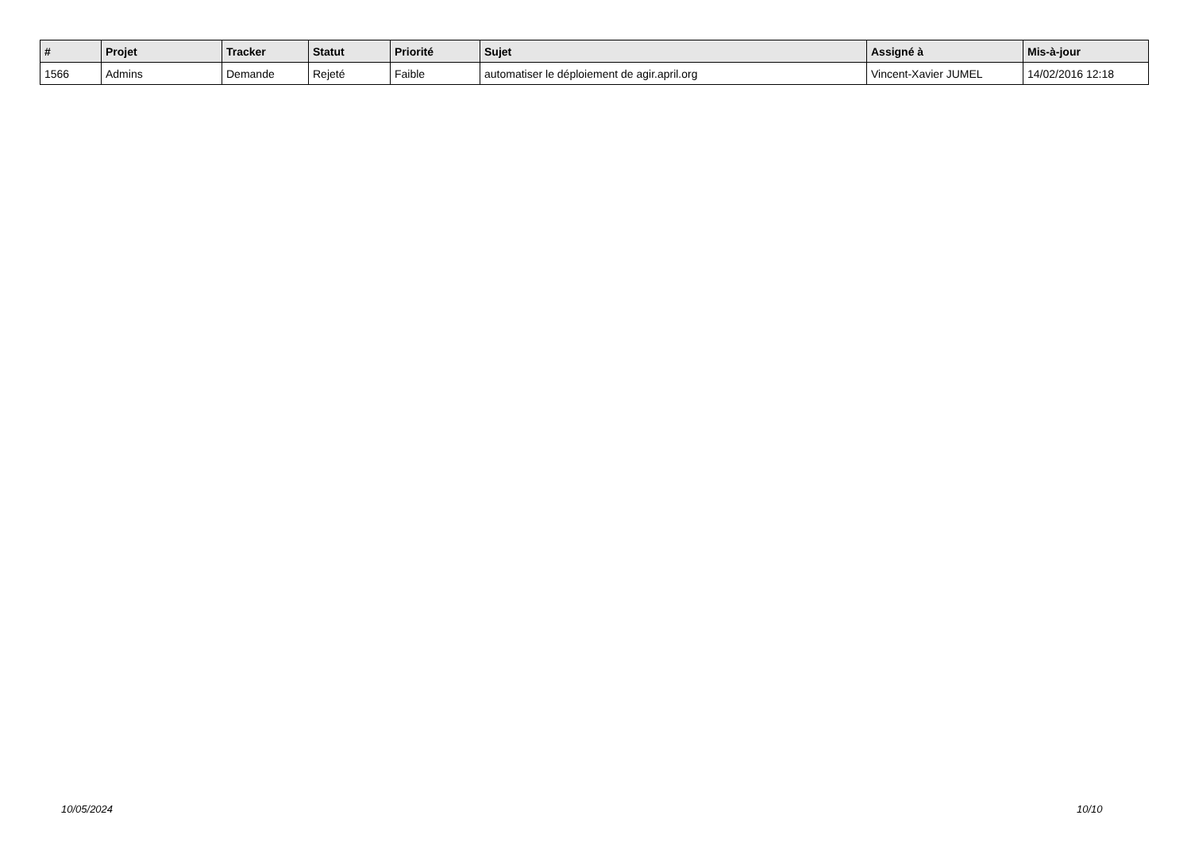| # | Projet | Tracker | Statut | Priorité | Sujet | Assigné à | Mis-à-jour |
| --- | --- | --- | --- | --- | --- | --- | --- |
| 1566 | Admins | Demande | Rejeté | Faible | automatiser le déploiement de agir.april.org | Vincent-Xavier JUMEL | 14/02/2016 12:18 |
10/05/2024 10/10